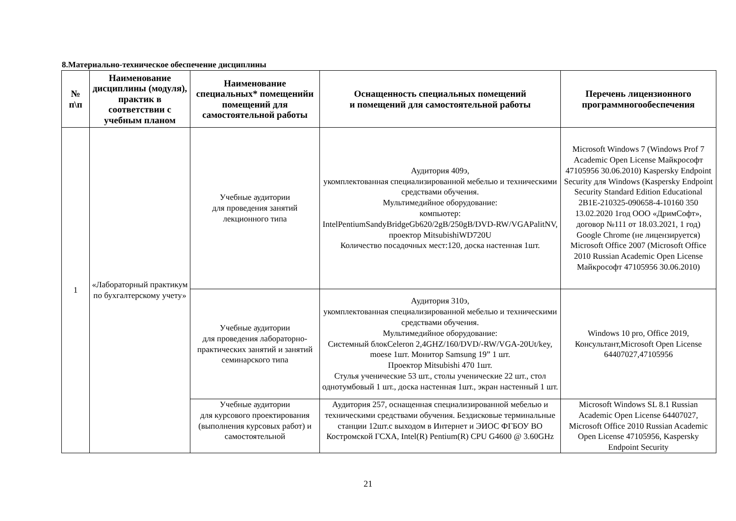8.Материально-техническое обеспечение дисциплины
| № п\п | Наименование дисциплины (модуля), практик в соответствии с учебным планом | Наименование специальных* помещенийи помещений для самостоятельной работы | Оснащенность специальных помещений и помещений для самостоятельной работы | Перечень лицензионного программногообеспечения |
| --- | --- | --- | --- | --- |
| 1 | «Лабораторный практикум по бухгалтерскому учету» | Учебные аудитории для проведения занятий лекционного типа | Аудитория 409э, укомплектованная специализированной мебелью и техническими средствами обучения. Мультимедийное оборудование: компьютер: IntelPentiumSandyBridgeGb620/2gB/250gB/DVD-RW/VGAPalitNV, проектор MitsubishiWD720U Количество посадочных мест:120, доска настенная 1шт. | Microsoft Windows 7 (Windows Prof 7 Academic Open License Майкрософт 47105956 30.06.2010) Kaspersky Endpoint Security для Windows (Kaspersky Endpoint Security Standard Edition Educational 2B1E-210325-090658-4-10160 350 13.02.2020 1год ООО «ДримСофт», договор №111 от 18.03.2021, 1 год) Google Chrome (не лицензируется) Microsoft Office 2007 (Microsoft Office 2010 Russian Academic Open License Майкрософт 47105956 30.06.2010) |
| | | Учебные аудитории для проведения лабораторно-практических занятий и занятий семинарского типа | Аудитория 310э, укомплектованная специализированной мебелью и техническими средствами обучения. Мультимедийное оборудование: Системный блокCeleron 2,4GHZ/160/DVD/-RW/VGA-20Ut/key, moese 1шт. Монитор Samsung 19” 1 шт. Проектор Mitsubishi 470 1шт. Стулья ученические 53 шт., столы ученические 22 шт., стол однотумбовый 1 шт., доска настенная 1шт., экран настенный 1 шт. | Windows 10 pro, Office 2019, Консультант,Microsoft Open License 64407027,47105956 |
| | | Учебные аудитории для курсового проектирования (выполнения курсовых работ) и самостоятельной | Аудитория 257, оснащенная специализированной мебелью и техническими средствами обучения. Бездисковые терминальные станции 12шт.с выходом в Интернет и ЭИОС ФГБОУ ВО Костромской ГСХА, Intel(R) Pentium(R) CPU G4600 @ 3.60GHz | Microsoft Windows SL 8.1 Russian Academic Open License 64407027, Microsoft Office 2010 Russian Academic Open License 47105956, Kaspersky Endpoint Security |
21